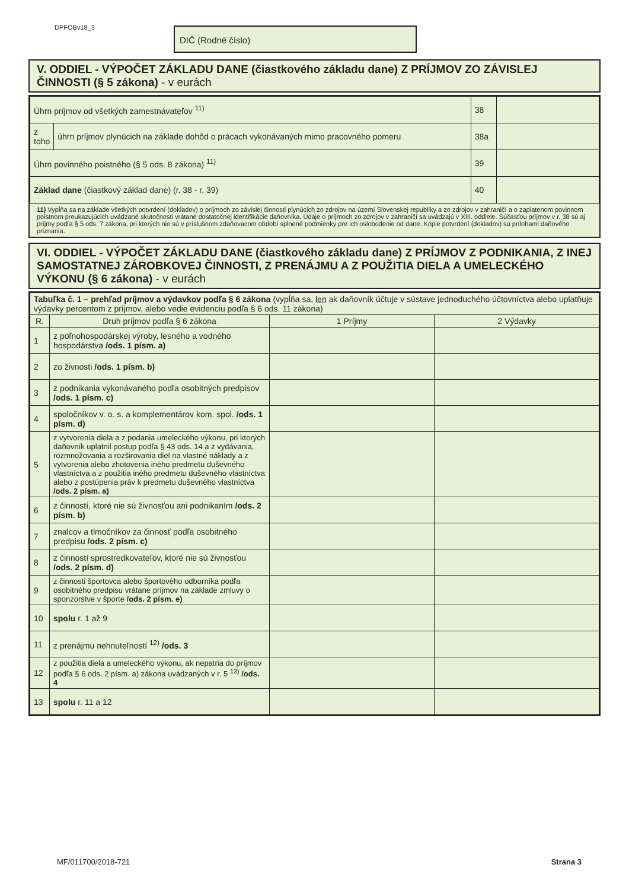DPFOBv18_3 DIČ (Rodné číslo)
V. ODDIEL - VÝPOČET ZÁKLADU DANE (čiastkového základu dane) Z PRÍJMOV ZO ZÁVISLEJ ČINNOSTI (§ 5 zákona) - v eurách
| Úhrn príjmov od všetkých zamestnávateľov <sup>11)</sup> | | 38 | |
| z toho | úhrn príjmov plynúcich na základe dohôd o prácach vykonávaných mimo pracovného pomeru | 38a | |
| Úhrn povinného poistného (§ 5 ods. 8 zákona) <sup>11)</sup> | | 39 | |
| Základ dane (čiastkový základ dane) (r. 38 - r. 39) | | 40 | |
11) Vypĺňa sa na základe všetkých potvrdení (dokladov) o príjmoch zo závislej činnosti plynúcich zo zdrojov na území Slovenskej republiky a zo zdrojov v zahraničí a o zaplatenom povinnom poistnom preukazujúcich uvádzané skutočnosti vrátane dostatočnej identifikácie daňovníka. Údaje o príjmoch zo zdrojov v zahraničí sa uvádzajú v XIII. oddiele. Súčasťou príjmov v r. 38 sú aj príjmy podľa § 5 ods. 7 zákona, pri ktorých nie sú v príslušnom zdaňovacom období splnené podmienky pre ich oslobodenie od dane. Kópie potvrdení (dokladov) sú prílohami daňového priznania.
VI. ODDIEL - VÝPOČET ZÁKLADU DANE (čiastkového základu dane) Z PRÍJMOV Z PODNIKANIA, Z INEJ SAMOSTATNEJ ZÁROBKOVEJ ČINNOSTI, Z PRENÁJMU A Z POUŽITIA DIELA A UMELECKÉHO VÝKONU (§ 6 zákona) - v eurách
| Tabuľka č. 1 – prehľad príjmov a výdavkov podľa § 6 zákona (vypĺňa sa, len ak daňovník účtuje v sústave jednoduchého účtovníctva alebo uplatňuje výdavky percentom z príjmov, alebo vedie evidenciu podľa § 6 ods. 11 zákona) | | | |
| R. | Druh príjmov podľa § 6 zákona | 1 Príjmy | 2 Výdavky |
| 1 | z poľnohospodárskej výroby, lesného a vodného hospodárstva /ods. 1 písm. a) | | |
| 2 | zo živnosti /ods. 1 písm. b) | | |
| 3 | z podnikania vykonávaného podľa osobitných predpisov /ods. 1 písm. c) | | |
| 4 | spoločníkov v. o. s. a komplementárov kom. spol. /ods. 1 písm. d) | | |
| 5 | z vytvorenia diela a z podania umeleckého výkonu, pri ktorých daňovník uplatnil postup podľa § 43 ods. 14 a z vydávania, rozmnožovania a rozširovania diel na vlastné náklady a z vytvorenia alebo zhotovenia iného predmetu duševného vlastníctva a z použitia iného predmetu duševného vlastníctva alebo z postúpenia práv k predmetu duševného vlastníctva /ods. 2 písm. a) | | |
| 6 | z činností, ktoré nie sú živnosťou ani podnikaním /ods. 2 písm. b) | | |
| 7 | znalcov a tlmočníkov za činnosť podľa osobitného predpisu /ods. 2 písm. c) | | |
| 8 | z činností sprostredkovateľov, ktoré nie sú živnosťou /ods. 2 písm. d) | | |
| 9 | z činnosti športovca alebo športového odborníka podľa osobitného predpisu vrátane príjmov na základe zmluvy o sponzorstve v športe /ods. 2 písm. e) | | |
| 10 | spolu r. 1 až 9 | | |
| 11 | z prenájmu nehnuteľností <sup>12)</sup> /ods. 3 | | |
| 12 | z použitia diela a umeleckého výkonu, ak nepatria do príjmov podľa § 6 ods. 2 písm. a) zákona uvádzaných v r. 5 <sup>13)</sup> /ods. 4 | | |
| 13 | spolu r. 11 a 12 | | |
MF/011700/2018-721 Strana 3